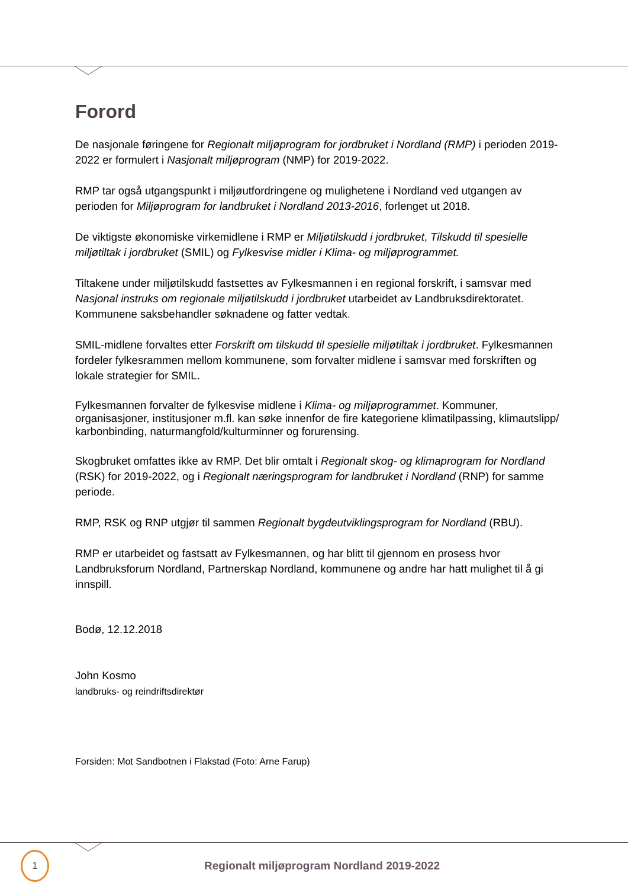Forord
De nasjonale føringene for Regionalt miljøprogram for jordbruket i Nordland (RMP) i perioden 2019-2022 er formulert i Nasjonalt miljøprogram (NMP) for 2019-2022.
RMP tar også utgangspunkt i miljøutfordringene og mulighetene i Nordland ved utgangen av perioden for Miljøprogram for landbruket i Nordland 2013-2016, forlenget ut 2018.
De viktigste økonomiske virkemidlene i RMP er Miljøtilskudd i jordbruket, Tilskudd til spesielle miljøtiltak i jordbruket (SMIL) og Fylkesvise midler i Klima- og miljøprogrammet.
Tiltakene under miljøtilskudd fastsettes av Fylkesmannen i en regional forskrift, i samsvar med Nasjonal instruks om regionale miljøtilskudd i jordbruket utarbeidet av Landbruksdirektoratet. Kommunene saksbehandler søknadene og fatter vedtak.
SMIL-midlene forvaltes etter Forskrift om tilskudd til spesielle miljøtiltak i jordbruket. Fylkesmannen fordeler fylkesrammen mellom kommunene, som forvalter midlene i samsvar med forskriften og lokale strategier for SMIL.
Fylkesmannen forvalter de fylkesvise midlene i Klima- og miljøprogrammet. Kommuner, organisasjoner, institusjoner m.fl. kan søke innenfor de fire kategoriene klimatilpassing, klimautslipp/ karbonbinding, naturmangfold/kulturminner og forurensing.
Skogbruket omfattes ikke av RMP. Det blir omtalt i Regionalt skog- og klimaprogram for Nordland (RSK) for 2019-2022, og i Regionalt næringsprogram for landbruket i Nordland (RNP) for samme periode.
RMP, RSK og RNP utgjør til sammen Regionalt bygdeutviklingsprogram for Nordland (RBU).
RMP er utarbeidet og fastsatt av Fylkesmannen, og har blitt til gjennom en prosess hvor Landbruksforum Nordland, Partnerskap Nordland, kommunene og andre har hatt mulighet til å gi innspill.
Bodø, 12.12.2018
John Kosmo
landbruks- og reindriftsdirektør
Forsiden: Mot Sandbotnen i Flakstad (Foto: Arne Farup)
1
Regionalt miljøprogram Nordland 2019-2022